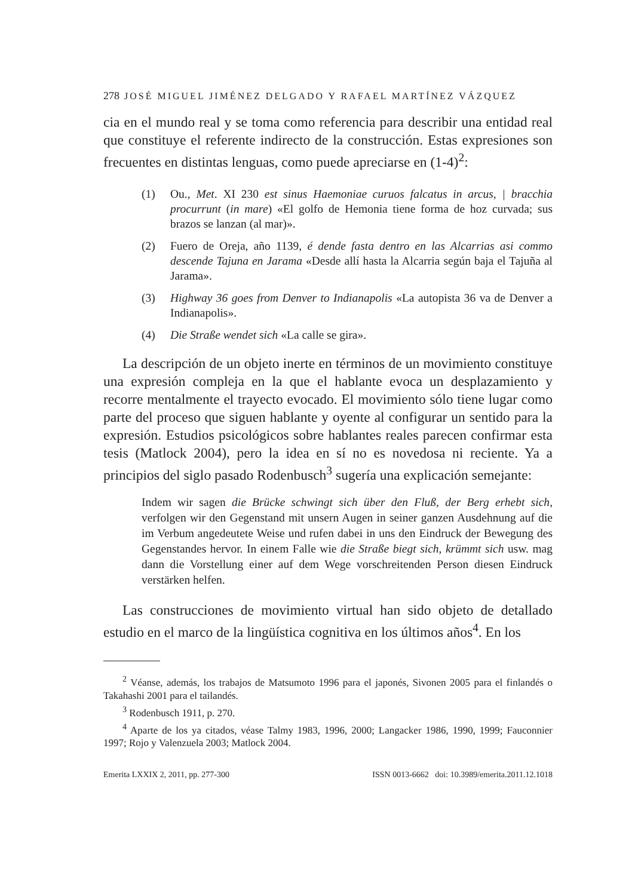278 JOSÉ MIGUEL JIMÉNEZ DELGADO Y RAFAEL MARTÍNEZ VÁZQUEZ
cia en el mundo real y se toma como referencia para describir una entidad real que constituye el referente indirecto de la construcción. Estas expresiones son frecuentes en distintas lenguas, como puede apreciarse en (1-4)<sup>2</sup>:
(1) Ou., Met. XI 230 est sinus Haemoniae curuos falcatus in arcus, | bracchia procurrunt (in mare) «El golfo de Hemonia tiene forma de hoz curvada; sus brazos se lanzan (al mar)».
(2) Fuero de Oreja, año 1139, é dende fasta dentro en las Alcarrias asi commo descende Tajuna en Jarama «Desde allí hasta la Alcarria según baja el Tajuña al Jarama».
(3) Highway 36 goes from Denver to Indianapolis «La autopista 36 va de Denver a Indianapolis».
(4) Die Straße wendet sich «La calle se gira».
La descripción de un objeto inerte en términos de un movimiento constituye una expresión compleja en la que el hablante evoca un desplazamiento y recorre mentalmente el trayecto evocado. El movimiento sólo tiene lugar como parte del proceso que siguen hablante y oyente al configurar un sentido para la expresión. Estudios psicológicos sobre hablantes reales parecen confirmar esta tesis (Matlock 2004), pero la idea en sí no es novedosa ni reciente. Ya a principios del siglo pasado Rodenbusch<sup>3</sup> sugería una explicación semejante:
Indem wir sagen die Brücke schwingt sich über den Fluß, der Berg erhebt sich, verfolgen wir den Gegenstand mit unsern Augen in seiner ganzen Ausdehnung auf die im Verbum angedeutete Weise und rufen dabei in uns den Eindruck der Bewegung des Gegenstandes hervor. In einem Falle wie die Straße biegt sich, krümmt sich usw. mag dann die Vorstellung einer auf dem Wege vorschreitenden Person diesen Eindruck verstärken helfen.
Las construcciones de movimiento virtual han sido objeto de detallado estudio en el marco de la lingüística cognitiva en los últimos años<sup>4</sup>. En los
<sup>2</sup> Véanse, además, los trabajos de Matsumoto 1996 para el japonés, Sivonen 2005 para el finlandés o Takahashi 2001 para el tailandés.
<sup>3</sup> Rodenbusch 1911, p. 270.
<sup>4</sup> Aparte de los ya citados, véase Talmy 1983, 1996, 2000; Langacker 1986, 1990, 1999; Fauconnier 1997; Rojo y Valenzuela 2003; Matlock 2004.
Emerita LXXIX 2, 2011, pp. 277-300 ISSN 0013-6662 doi: 10.3989/emerita.2011.12.1018